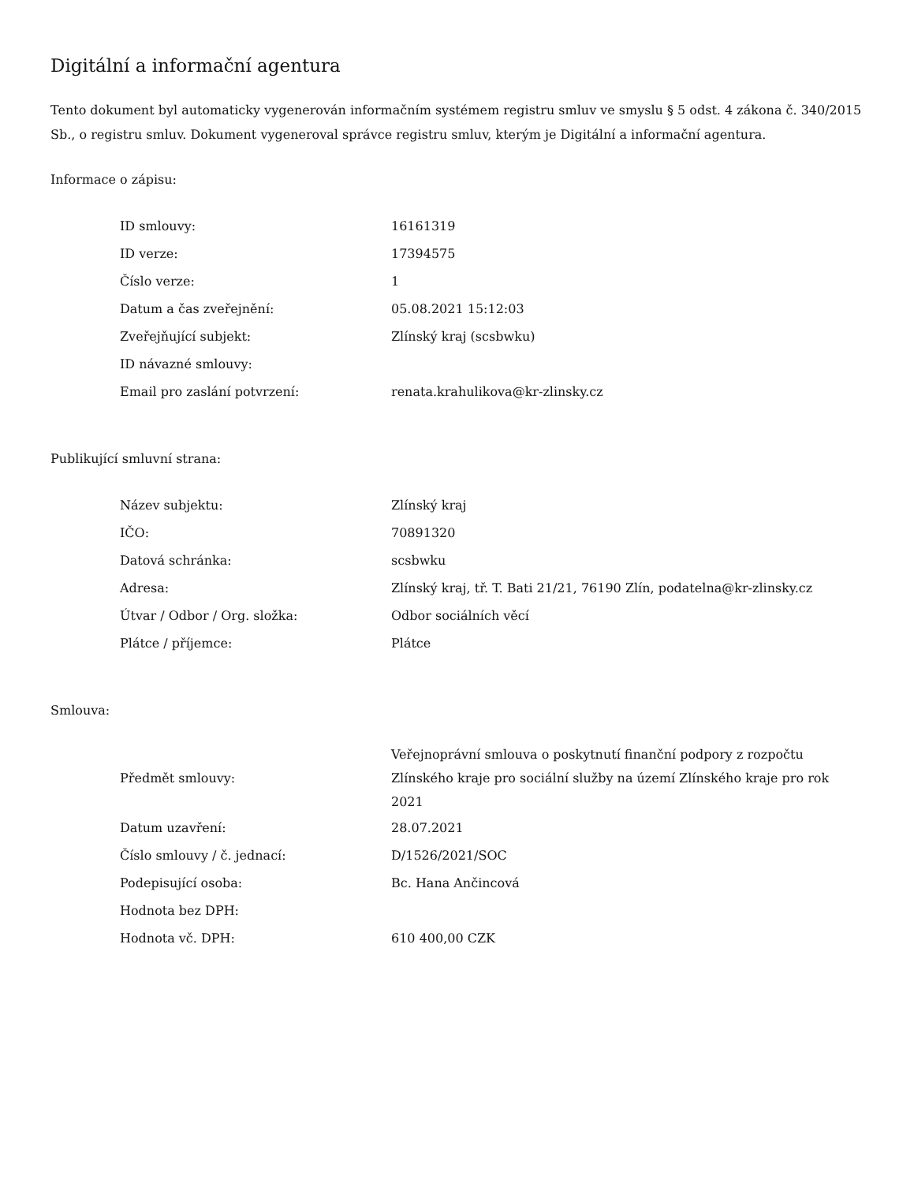Digitální a informační agentura
Tento dokument byl automaticky vygenerován informačním systémem registru smluv ve smyslu § 5 odst. 4 zákona č. 340/2015 Sb., o registru smluv. Dokument vygeneroval správce registru smluv, kterým je Digitální a informační agentura.
Informace o zápisu:
| ID smlouvy: | 16161319 |
| ID verze: | 17394575 |
| Číslo verze: | 1 |
| Datum a čas zveřejnění: | 05.08.2021 15:12:03 |
| Zveřejňující subjekt: | Zlínský kraj (scsbwku) |
| ID návazné smlouvy: | |
| Email pro zaslání potvrzení: | renata.krahulikova@kr-zlinsky.cz |
Publikující smluvní strana:
| Název subjektu: | Zlínský kraj |
| IČO: | 70891320 |
| Datová schránka: | scsbwku |
| Adresa: | Zlínský kraj, tř. T. Bati 21/21, 76190 Zlín, podatelna@kr-zlinsky.cz |
| Útvar / Odbor / Org. složka: | Odbor sociálních věcí |
| Plátce / příjemce: | Plátce |
Smlouva:
| Předmět smlouvy: | Veřejnoprávní smlouva o poskytnutí finanční podpory z rozpočtu Zlínského kraje pro sociální služby na území Zlínského kraje pro rok 2021 |
| Datum uzavření: | 28.07.2021 |
| Číslo smlouvy / č. jednací: | D/1526/2021/SOC |
| Podepisující osoba: | Bc. Hana Ančincová |
| Hodnota bez DPH: | |
| Hodnota vč. DPH: | 610 400,00 CZK |